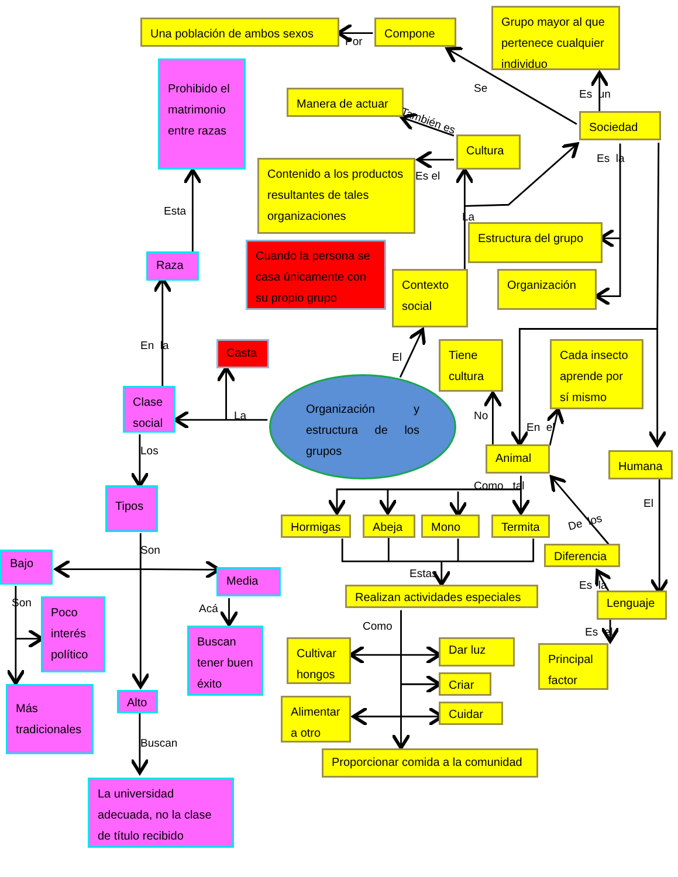Una población de ambos sexos
Compone
Por
Grupo mayor al que pertenece cualquier individuo
Prohibido el matrimonio entre razas
Manera de actuar
Se
Es un
También es
Sociedad
Cultura
Es la
Contenido a los productos resultantes de tales organizaciones
Es el
Esta
La
Estructura del grupo
Cuando la persona se casa únicamente con su propio grupo
Raza
Contexto social
Organización
En la
Casta
El
Tiene cultura
Cada insecto aprende por sí mismo
Clase social
Organización y estructura de los grupos
La
No
En el
Los
Animal
Humana
Como tal
Tipos
El
Hormigas
Abeja
Mono
Termita
De los
Son
Diferencia
Bajo
Media
Estas
Realizan actividades especiales
Es la
Son
Poco interés político
Acá
Lenguaje
Buscan tener buen éxito
Como
Es el
Cultivar hongos
Dar luz
Principal factor
Criar
Más tradicionales
Alto
Alimentar a otro
Cuidar
Buscan
Proporcionar comida a la comunidad
La universidad adecuada, no la clase de título recibido